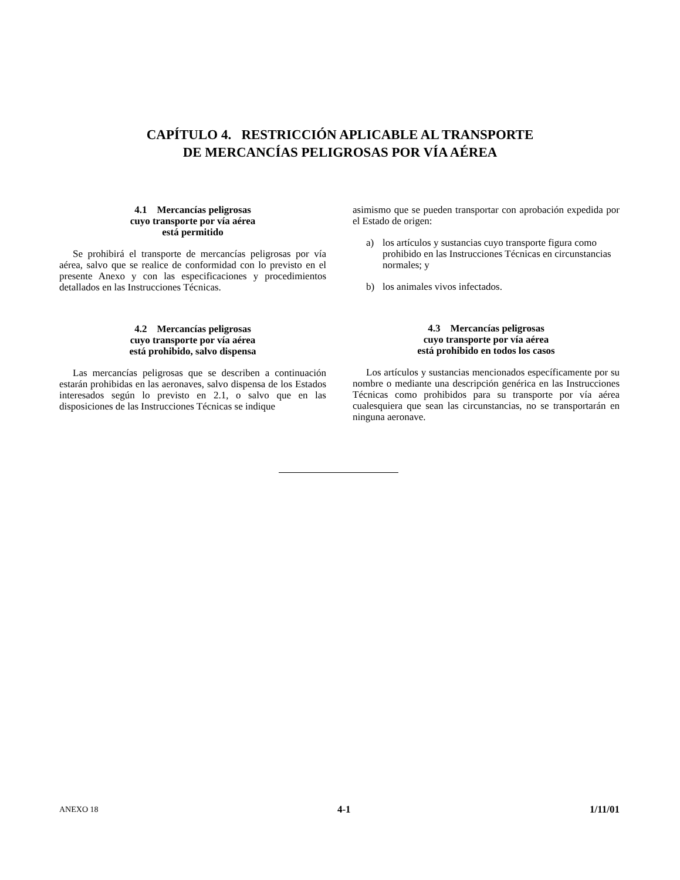CAPÍTULO 4. RESTRICCIÓN APLICABLE AL TRANSPORTE
DE MERCANCÍAS PELIGROSAS POR VÍA AÉREA
4.1 Mercancías peligrosas
cuyo transporte por vía aérea
está permitido
Se prohibirá el transporte de mercancías peligrosas por vía aérea, salvo que se realice de conformidad con lo previsto en el presente Anexo y con las especificaciones y procedimientos detallados en las Instrucciones Técnicas.
4.2 Mercancías peligrosas
cuyo transporte por vía aérea
está prohibido, salvo dispensa
Las mercancías peligrosas que se describen a continuación estarán prohibidas en las aeronaves, salvo dispensa de los Estados interesados según lo previsto en 2.1, o salvo que en las disposiciones de las Instrucciones Técnicas se indique
asimismo que se pueden transportar con aprobación expedida por el Estado de origen:
a) los artículos y sustancias cuyo transporte figura como prohibido en las Instrucciones Técnicas en circunstancias normales; y
b) los animales vivos infectados.
4.3 Mercancías peligrosas
cuyo transporte por vía aérea
está prohibido en todos los casos
Los artículos y sustancias mencionados específicamente por su nombre o mediante una descripción genérica en las Instrucciones Técnicas como prohibidos para su transporte por vía aérea cualesquiera que sean las circunstancias, no se transportarán en ninguna aeronave.
ANEXO 18 4-1 1/11/01